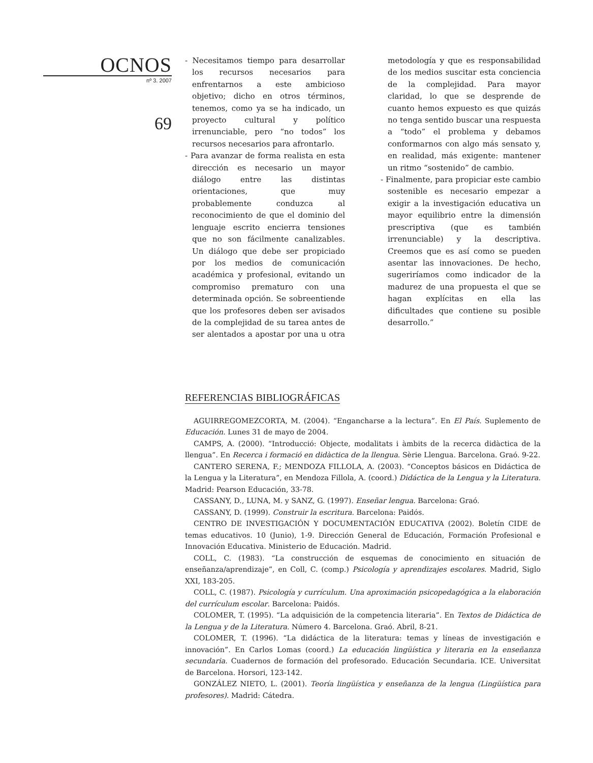OCNOS
nº 3. 2007
69
- Necesitamos tiempo para desarrollar los recursos necesarios para enfrentarnos a este ambicioso objetivo; dicho en otros términos, tenemos, como ya se ha indicado, un proyecto cultural y político irrenunciable, pero “no todos” los recursos necesarios para afrontarlo.
- Para avanzar de forma realista en esta dirección es necesario un mayor diálogo entre las distintas orientaciones, que muy probablemente conduzca al reconocimiento de que el dominio del lenguaje escrito encierra tensiones que no son fácilmente canalizables. Un diálogo que debe ser propiciado por los medios de comunicación académica y profesional, evitando un compromiso prematuro con una determinada opción. Se sobreentiende que los profesores deben ser avisados de la complejidad de su tarea antes de ser alentados a apostar por una u otra metodología y que es responsabilidad de los medios suscitar esta conciencia de la complejidad. Para mayor claridad, lo que se desprende de cuanto hemos expuesto es que quizás no tenga sentido buscar una respuesta a “todo” el problema y debamos conformarnos con algo más sensato y, en realidad, más exigente: mantener un ritmo “sostenido” de cambio.
- Finalmente, para propiciar este cambio sostenible es necesario empezar a exigir a la investigación educativa un mayor equilibrio entre la dimensión prescriptiva (que es también irrenunciable) y la descriptiva. Creemos que es así como se pueden asentar las innovaciones. De hecho, sugeriríamos como indicador de la madurez de una propuesta el que se hagan explícitas en ella las dificultades que contiene su posible desarrollo.”
REFERENCIAS BIBLIOGRÁFICAS
AGUIRREGOMEZCORTA, M. (2004). “Engancharse a la lectura”. En El País. Suplemento de Educación. Lunes 31 de mayo de 2004.
CAMPS, A. (2000). “Introducció: Objecte, modalitats i àmbits de la recerca didàctica de la llengua”. En Recerca i formació en didàctica de la llengua. Sèrie Llengua. Barcelona. Graó. 9-22.
CANTERO SERENA, F.; MENDOZA FILLOLA, A. (2003). “Conceptos básicos en Didáctica de la Lengua y la Literatura”, en Mendoza Fillola, A. (coord.) Didáctica de la Lengua y la Literatura. Madrid: Pearson Educación, 33-78.
CASSANY, D., LUNA, M. y SANZ, G. (1997). Enseñar lengua. Barcelona: Graó.
CASSANY, D. (1999). Construir la escritura. Barcelona: Paidós.
CENTRO DE INVESTIGACIÓN Y DOCUMENTACIÓN EDUCATIVA (2002). Boletín CIDE de temas educativos. 10 (Junio), 1-9. Dirección General de Educación, Formación Profesional e Innovación Educativa. Ministerio de Educación. Madrid.
COLL, C. (1983). “La construcción de esquemas de conocimiento en situación de enseñanza/aprendizaje”, en Coll, C. (comp.) Psicología y aprendizajes escolares. Madrid, Siglo XXI, 183-205.
COLL, C. (1987). Psicología y currículum. Una aproximación psicopedagógica a la elaboración del currículum escolar. Barcelona: Paidós.
COLOMER, T. (1995). “La adquisición de la competencia literaria”. En Textos de Didáctica de la Lengua y de la Literatura. Número 4. Barcelona. Graó. Abril, 8-21.
COLOMER, T. (1996). “La didáctica de la literatura: temas y líneas de investigación e innovación”. En Carlos Lomas (coord.) La educación lingüística y literaria en la enseñanza secundaria. Cuadernos de formación del profesorado. Educación Secundaria. ICE. Universitat de Barcelona. Horsori, 123-142.
GONZÁLEZ NIETO, L. (2001). Teoría lingüística y enseñanza de la lengua (Lingüística para profesores). Madrid: Cátedra.